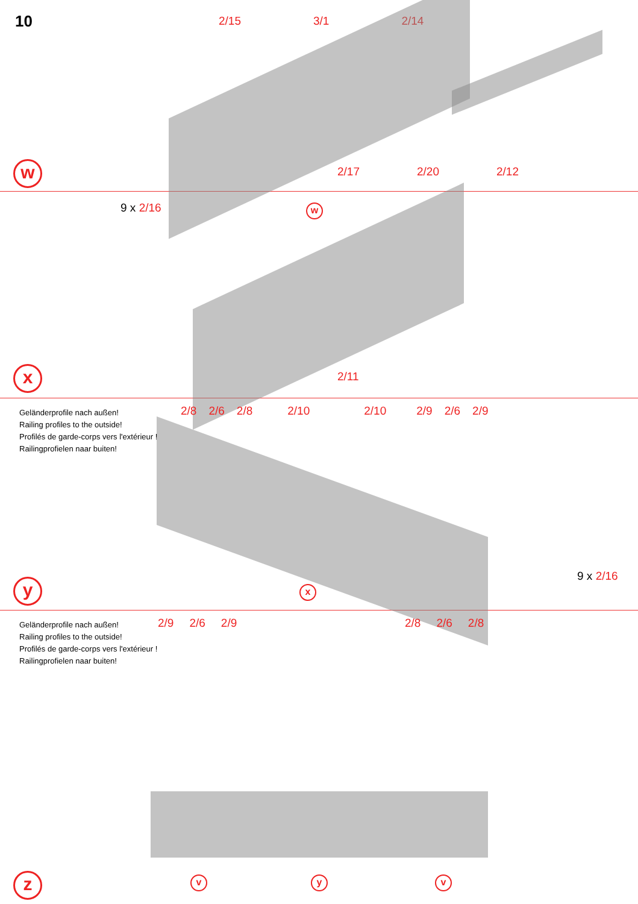10 2/15 3/1 2/14
2/17 2/20 2/12
w
9 x 2/16 w
2/11
x
Geländerprofile nach außen!
Railing profiles to the outside!
Profilés de garde-corps vers l'extérieur !
Railingprofielen naar buiten!
2/8 2/6 2/8 2/10 2/10 2/9 2/6 2/9
9 x 2/16
x
y
Geländerprofile nach außen!
Railing profiles to the outside!
Profilés de garde-corps vers l'extérieur !
Railingprofielen naar buiten!
2/9 2/6 2/9 2/8 2/6 2/8
v y v
z